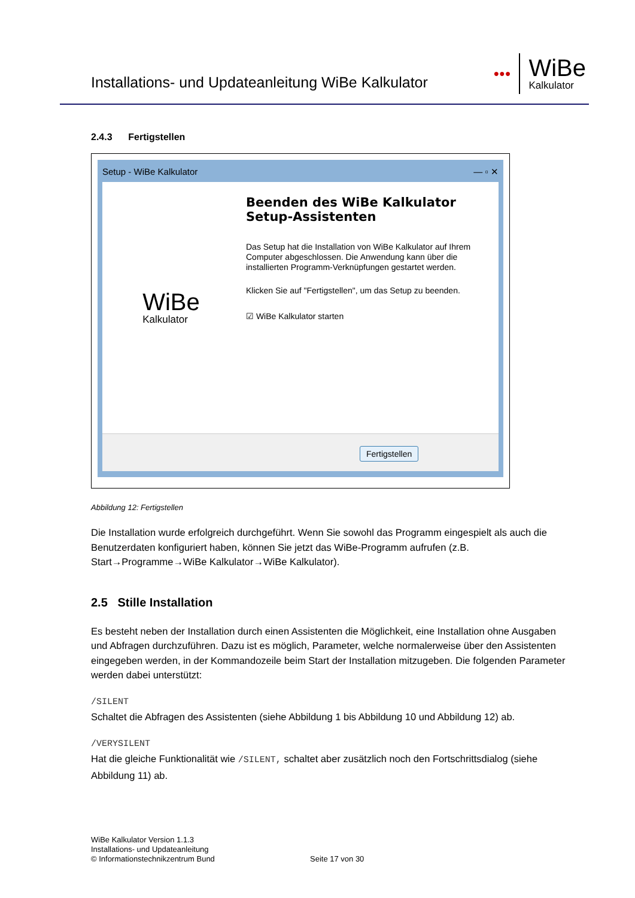Installations- und Updateanleitung WiBe Kalkulator
●●●
WiBe
Kalkulator
2.4.3 Fertigstellen
Setup - WiBe Kalkulator — ▫ ✕
WiBe
Kalkulator
Beenden des WiBe Kalkulator Setup-Assistenten
Das Setup hat die Installation von WiBe Kalkulator auf Ihrem Computer abgeschlossen. Die Anwendung kann über die installierten Programm-Verknüpfungen gestartet werden.
Klicken Sie auf "Fertigstellen", um das Setup zu beenden.
☑ WiBe Kalkulator starten
Fertigstellen
Abbildung 12: Fertigstellen
Die Installation wurde erfolgreich durchgeführt. Wenn Sie sowohl das Programm eingespielt als auch die Benutzerdaten konfiguriert haben, können Sie jetzt das WiBe-Programm aufrufen (z.B. Start→Programme→WiBe Kalkulator→WiBe Kalkulator).
2.5 Stille Installation
Es besteht neben der Installation durch einen Assistenten die Möglichkeit, eine Installation ohne Ausgaben und Abfragen durchzuführen. Dazu ist es möglich, Parameter, welche normalerweise über den Assistenten eingegeben werden, in der Kommandozeile beim Start der Installation mitzugeben. Die folgenden Parameter werden dabei unterstützt:
/SILENT
Schaltet die Abfragen des Assistenten (siehe Abbildung 1 bis Abbildung 10 und Abbildung 12) ab.
/VERYSILENT
Hat die gleiche Funktionalität wie /SILENT, schaltet aber zusätzlich noch den Fortschrittsdialog (siehe Abbildung 11) ab.
WiBe Kalkulator Version 1.1.3
Installations- und Updateanleitung
© Informationstechnikzentrum Bund
Seite 17 von 30